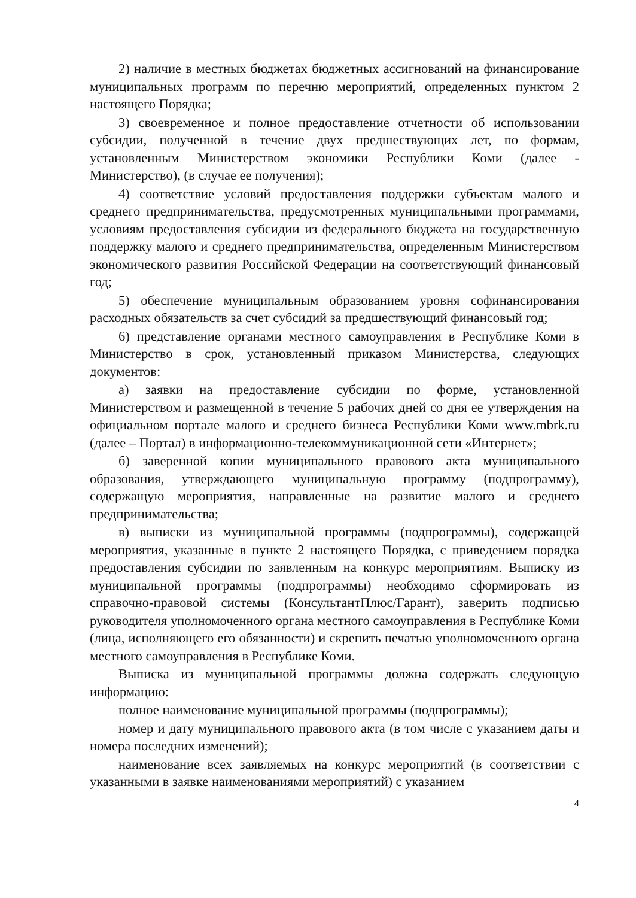2) наличие в местных бюджетах бюджетных ассигнований на финансирование муниципальных программ по перечню мероприятий, определенных пунктом 2 настоящего Порядка;
3) своевременное и полное предоставление отчетности об использовании субсидии, полученной в течение двух предшествующих лет, по формам, установленным Министерством экономики Республики Коми (далее - Министерство), (в случае ее получения);
4) соответствие условий предоставления поддержки субъектам малого и среднего предпринимательства, предусмотренных муниципальными программами, условиям предоставления субсидии из федерального бюджета на государственную поддержку малого и среднего предпринимательства, определенным Министерством экономического развития Российской Федерации на соответствующий финансовый год;
5) обеспечение муниципальным образованием уровня софинансирования расходных обязательств за счет субсидий за предшествующий финансовый год;
6) представление органами местного самоуправления в Республике Коми в Министерство в срок, установленный приказом Министерства, следующих документов:
а) заявки на предоставление субсидии по форме, установленной Министерством и размещенной в течение 5 рабочих дней со дня ее утверждения на официальном портале малого и среднего бизнеса Республики Коми www.mbrk.ru (далее – Портал) в информационно-телекоммуникационной сети «Интернет»;
б) заверенной копии муниципального правового акта муниципального образования, утверждающего муниципальную программу (подпрограмму), содержащую мероприятия, направленные на развитие малого и среднего предпринимательства;
в) выписки из муниципальной программы (подпрограммы), содержащей мероприятия, указанные в пункте 2 настоящего Порядка, с приведением порядка предоставления субсидии по заявленным на конкурс мероприятиям. Выписку из муниципальной программы (подпрограммы) необходимо сформировать из справочно-правовой системы (КонсультантПлюс/Гарант), заверить подписью руководителя уполномоченного органа местного самоуправления в Республике Коми (лица, исполняющего его обязанности) и скрепить печатью уполномоченного органа местного самоуправления в Республике Коми.
Выписка из муниципальной программы должна содержать следующую информацию:
полное наименование муниципальной программы (подпрограммы);
номер и дату муниципального правового акта (в том числе с указанием даты и номера последних изменений);
наименование всех заявляемых на конкурс мероприятий (в соответствии с указанными в заявке наименованиями мероприятий) с указанием
4